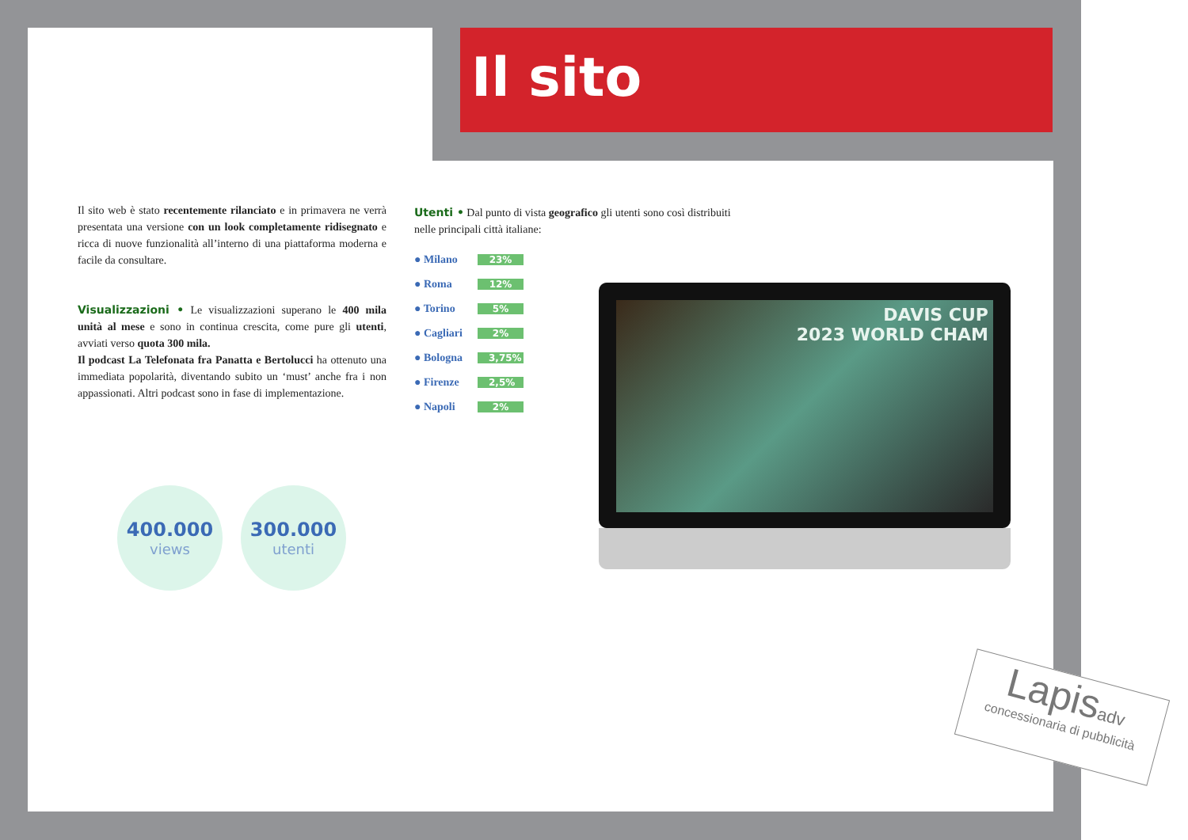Il sito
Il sito web è stato recentemente rilanciato e in primavera ne verrà presentata una versione con un look completamente ridisegnato e ricca di nuove funzionalità all’interno di una piattaforma moderna e facile da consultare.
Visualizzazioni • Le visualizzazioni superano le 400 mila unità al mese e sono in continua crescita, come pure gli utenti, avviati verso quota 300 mila.
Il podcast La Telefonata fra Panatta e Bertolucci ha ottenuto una immediata popolarità, diventando subito un ‘must’ anche fra i non appassionati. Altri podcast sono in fase di implementazione.
Utenti • Dal punto di vista geografico gli utenti sono così distribuiti nelle principali città italiane:
● Milano 23%
● Roma 12%
● Torino 5%
● Cagliari 2%
● Bologna 3,75%
● Firenze 2,5%
● Napoli 2%
400.000
views
300.000
utenti
DAVIS CUP
2023 WORLD CHAM
Lapisadv
concessionaria di pubblicità